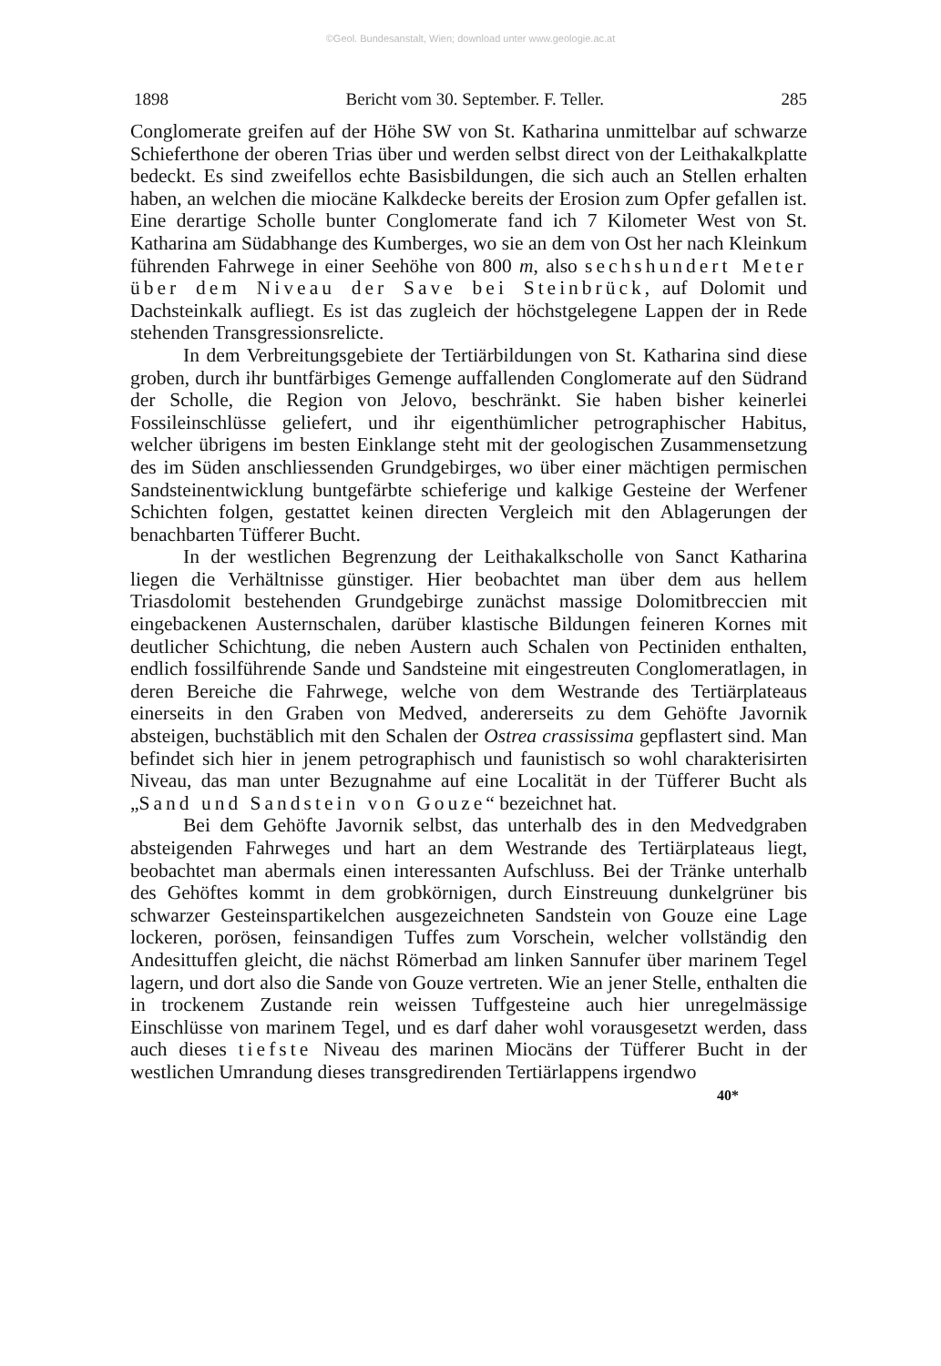©Geol. Bundesanstalt, Wien; download unter www.geologie.ac.at
1898 Bericht vom 30. September. F. Teller. 285
Conglomerate greifen auf der Höhe SW von St. Katharina unmittelbar auf schwarze Schieferthone der oberen Trias über und werden selbst direct von der Leithakalkplatte bedeckt. Es sind zweifellos echte Basisbildungen, die sich auch an Stellen erhalten haben, an welchen die miocäne Kalkdecke bereits der Erosion zum Opfer gefallen ist. Eine derartige Scholle bunter Conglomerate fand ich 7 Kilometer West von St. Katharina am Südabhange des Kumberges, wo sie an dem von Ost her nach Kleinkum führenden Fahrwege in einer Seehöhe von 800 m, also sechshundert Meter über dem Niveau der Save bei Steinbrück, auf Dolomit und Dachsteinkalk aufliegt. Es ist das zugleich der höchstgelegene Lappen der in Rede stehenden Transgressionsrelicte.
In dem Verbreitungsgebiete der Tertiärbildungen von St. Katharina sind diese groben, durch ihr buntfärbiges Gemenge auffallenden Conglomerate auf den Südrand der Scholle, die Region von Jelovo, beschränkt. Sie haben bisher keinerlei Fossileinschlüsse geliefert, und ihr eigenthümlicher petrographischer Habitus, welcher übrigens im besten Einklange steht mit der geologischen Zusammensetzung des im Süden anschliessenden Grundgebirges, wo über einer mächtigen permischen Sandsteinentwicklung buntgefärbte schieferige und kalkige Gesteine der Werfener Schichten folgen, gestattet keinen directen Vergleich mit den Ablagerungen der benachbarten Tüfferer Bucht.
In der westlichen Begrenzung der Leithakalkscholle von Sanct Katharina liegen die Verhältnisse günstiger. Hier beobachtet man über dem aus hellem Triasdolomit bestehenden Grundgebirge zunächst massige Dolomitbreccien mit eingebackenen Austernschalen, darüber klastische Bildungen feineren Kornes mit deutlicher Schichtung, die neben Austern auch Schalen von Pectiniden enthalten, endlich fossilführende Sande und Sandsteine mit eingestreuten Conglomeratlagen, in deren Bereiche die Fahrwege, welche von dem Westrande des Tertiärplateaus einerseits in den Graben von Medved, andererseits zu dem Gehöfte Javornik absteigen, buchstäblich mit den Schalen der Ostrea crassissima gepflastert sind. Man befindet sich hier in jenem petrographisch und faunistisch so wohl charakterisirten Niveau, das man unter Bezugnahme auf eine Localität in der Tüfferer Bucht als „Sand und Sandstein von Gouze“ bezeichnet hat.
Bei dem Gehöfte Javornik selbst, das unterhalb des in den Medvedgraben absteigenden Fahrweges und hart an dem Westrande des Tertiärplateaus liegt, beobachtet man abermals einen interessanten Aufschluss. Bei der Tränke unterhalb des Gehöftes kommt in dem grobkörnigen, durch Einstreuung dunkelgrüner bis schwarzer Gesteinspartikelchen ausgezeichneten Sandstein von Gouze eine Lage lockeren, porösen, feinsandigen Tuffes zum Vorschein, welcher vollständig den Andesittuffen gleicht, die nächst Römerbad am linken Sannufer über marinem Tegel lagern, und dort also die Sande von Gouze vertreten. Wie an jener Stelle, enthalten die in trockenem Zustande rein weissen Tuffgesteine auch hier unregelmässige Einschlüsse von marinem Tegel, und es darf daher wohl vorausgesetzt werden, dass auch dieses tiefste Niveau des marinen Miocäns der Tüfferer Bucht in der westlichen Umrandung dieses transgredirenden Tertiärlappens irgendwo
40*